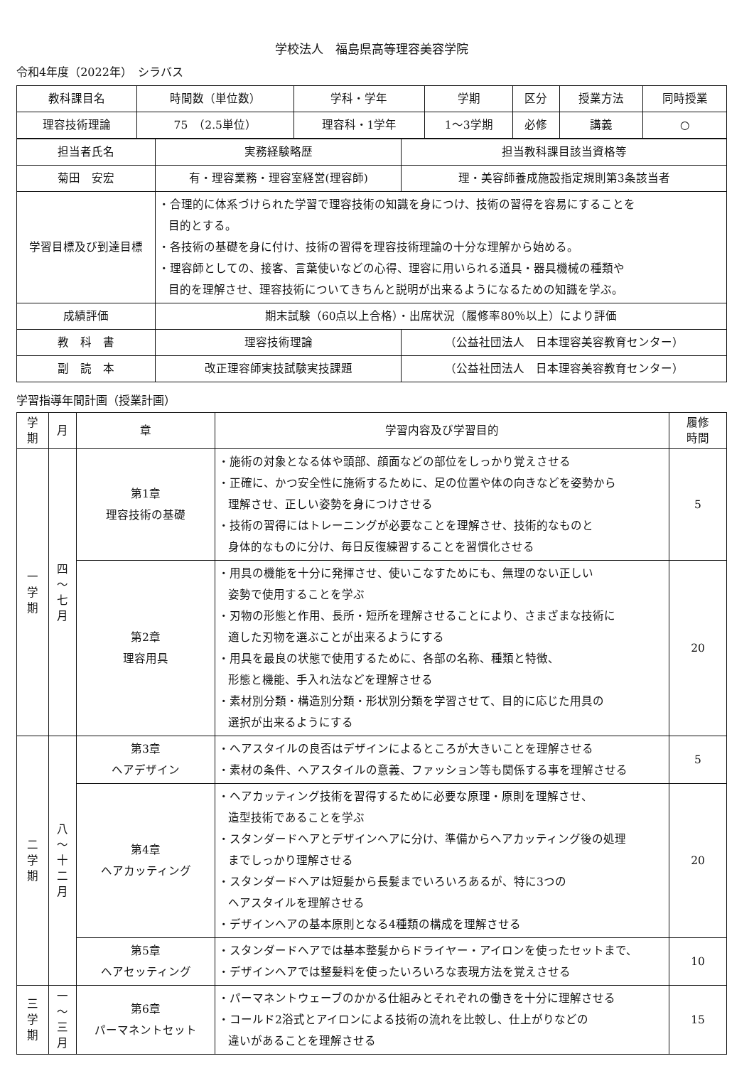学校法人　福島県高等理容美容学院
令和4年度（2022年）　シラバス
| 教科課目名 | 時間数（単位数） | 学科・学年 | 学期 | 区分 | 授業方法 | 同時授業 |
| 理容技術理論 | 75 （2.5単位） | 理容科・1学年 | 1～3学期 | 必修 | 講義 | ○ |
| 担当者氏名 | 実務経験略歴 | | 担当教科課目該当資格等 |
| 菊田 安宏 | 有・理容業務・理容室経営(理容師) | | 理・美容師養成施設指定規則第3条該当者 |
| 学習目標及び到達目標 | ・合理的に体系づけられた学習で理容技術の知識を身につけ、技術の習得を容易にすることを 目的とする。 ・各技術の基礎を身に付け、技術の習得を理容技術理論の十分な理解から始める。 ・理容師としての、接客、言葉使いなどの心得、理容に用いられる道具・器具機械の種類や 目的を理解させ、理容技術についてきちんと説明が出来るようになるための知識を学ぶ。 | | |
| 成績評価 | 期末試験（60点以上合格）・出席状況（履修率80％以上）により評価 | | |
| 教 科 書 | 理容技術理論 | （公益社団法人 日本理容美容教育センター） | |
| 副 読 本 | 改正理容師実技試験実技課題 | （公益社団法人 日本理容美容教育センター） | |
学習指導年間計画（授業計画）
| 学 期 | 月 | 章 | 学習内容及び学習目的 | 履修 時間 |
| --- | --- | --- | --- | --- |
| 一 学 期 | 四 ～ 七 月 | 第1章 理容技術の基礎 | ・施術の対象となる体や頭部、顔面などの部位をしっかり覚えさせる ・正確に、かつ安全性に施術するために、足の位置や体の向きなどを姿勢から 理解させ、正しい姿勢を身につけさせる ・技術の習得にはトレーニングが必要なことを理解させ、技術的なものと 身体的なものに分け、毎日反復練習することを習慣化させる | 5 |
| | | 第2章 理容用具 | ・用具の機能を十分に発揮させ、使いこなすためにも、無理のない正しい 姿勢で使用することを学ぶ ・刃物の形態と作用、長所・短所を理解させることにより、さまざまな技術に 適した刃物を選ぶことが出来るようにする ・用具を最良の状態で使用するために、各部の名称、種類と特徴、 形態と機能、手入れ法などを理解させる ・素材別分類・構造別分類・形状別分類を学習させて、目的に応じた用具の 選択が出来るようにする | 20 |
| 二 学 期 | 八 ～ 十 二 月 | 第3章 ヘアデザイン | ・ヘアスタイルの良否はデザインによるところが大きいことを理解させる ・素材の条件、ヘアスタイルの意義、ファッション等も関係する事を理解させる | 5 |
| | | 第4章 ヘアカッティング | ・ヘアカッティング技術を習得するために必要な原理・原則を理解させ、 造型技術であることを学ぶ ・スタンダードヘアとデザインヘアに分け、準備からヘアカッティング後の処理 までしっかり理解させる ・スタンダードヘアは短髪から長髪までいろいろあるが、特に3つの ヘアスタイルを理解させる ・デザインヘアの基本原則となる4種類の構成を理解させる | 20 |
| | | 第5章 ヘアセッティング | ・スタンダードヘアでは基本整髪からドライヤー・アイロンを使ったセットまで、 ・デザインヘアでは整髪料を使ったいろいろな表現方法を覚えさせる | 10 |
| 三 学 期 | 一 ～ 三 月 | 第6章 パーマネントセット | ・パーマネントウェーブのかかる仕組みとそれぞれの働きを十分に理解させる ・コールド2浴式とアイロンによる技術の流れを比較し、仕上がりなどの 違いがあることを理解させる | 15 |